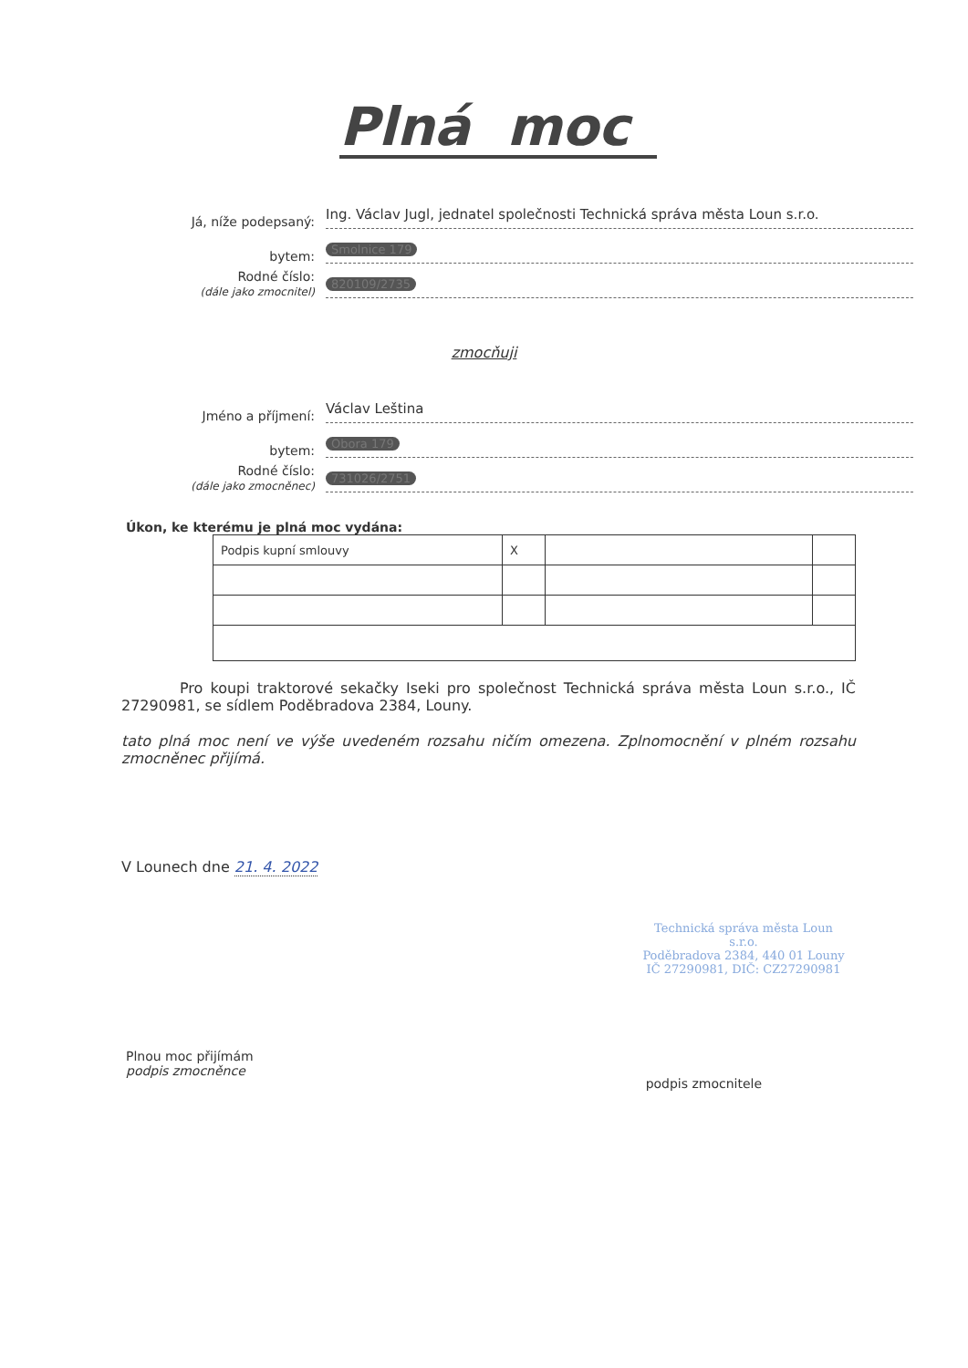Plná moc
Já, níže podepsaný:
Ing. Václav Jugl, jednatel společnosti Technická správa města Loun s.r.o.
bytem:
Smolnice 179
Rodné číslo:
(dále jako zmocnitel)
820109/2735
zmocňuji
Jméno a příjmení:
Václav Leština
bytem:
Obora 179
Rodné číslo:
(dále jako zmocněnec)
731026/2751
Úkon, ke kterému je plná moc vydána:
| Podpis kupní smlouvy | X | | |
Pro koupi traktorové sekačky Iseki pro společnost Technická správa města Loun s.r.o., IČ 27290981, se sídlem Poděbradova 2384, Louny.
tato plná moc není ve výše uvedeném rozsahu ničím omezena. Zplnomocnění v plném rozsahu zmocněnec přijímá.
V Lounech dne 21. 4. 2022
Technická správa města Loun s.r.o.
Poděbradova 2384, 440 01 Louny
IČ 27290981, DIČ: CZ27290981
Plnou moc přijímám
podpis zmocněnce
podpis zmocnitele